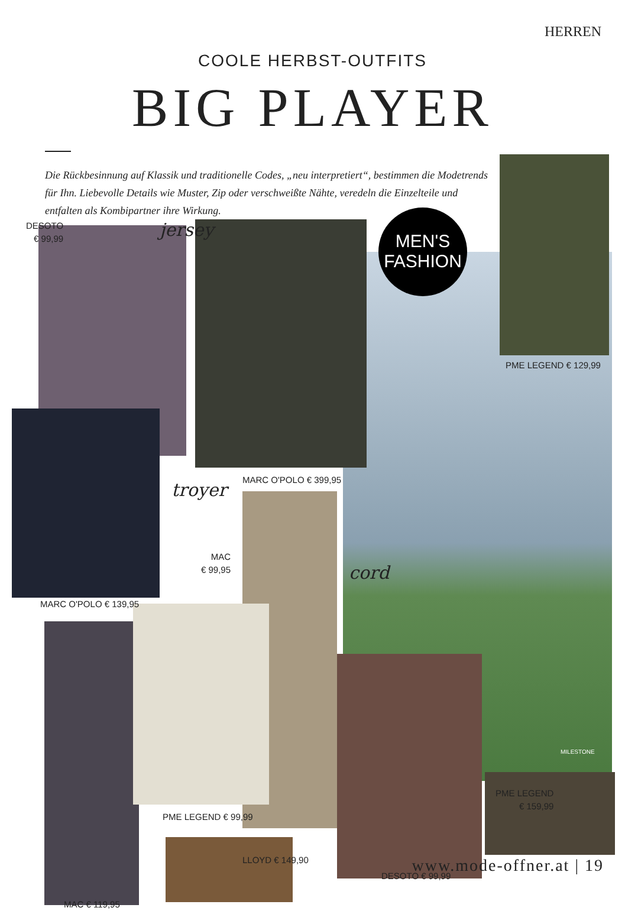HERREN
COOLE HERBST-OUTFITS
BIG PLAYER
Die Rückbesinnung auf Klassik und traditionelle Codes, „neu interpretiert“, bestimmen die Modetrends für Ihn. Liebevolle Details wie Muster, Zip oder verschweißte Nähte, veredeln die Einzelteile und entfalten als Kombipartner ihre Wirkung.
MEN'S
FASHION
jersey
troyer
cord
DESOTO
€ 99,99
PME LEGEND € 129,99
MARC O'POLO € 399,95
MAC
€ 99,95
MARC O'POLO € 139,95
MILESTONE
PME LEGEND
€ 159,99
PME LEGEND € 99,99
LLOYD € 149,90
DESOTO € 99,99
MAC € 119,95
www.mode-offner.at | 19